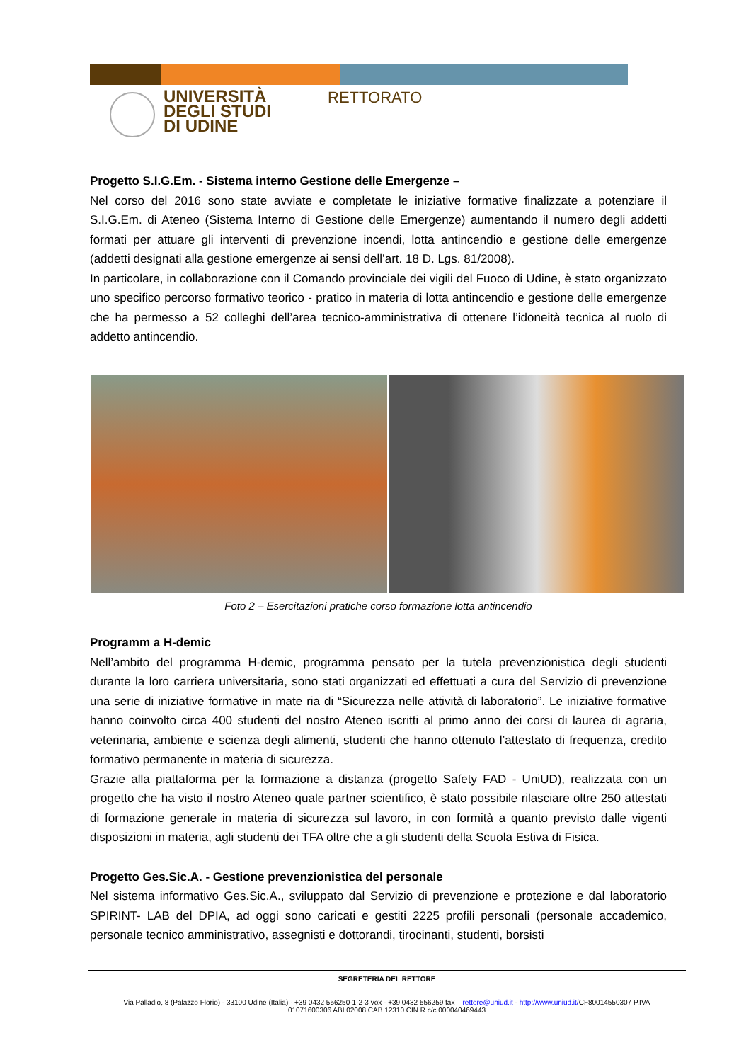UNIVERSITÀ
DEGLI STUDI
DI UDINE
RETTORATO
Progetto S.I.G.Em. - Sistema interno Gestione delle Emergenze –
Nel corso del 2016 sono state avviate e completate le iniziative formative finalizzate a potenziare il S.I.G.Em. di Ateneo (Sistema Interno di Gestione delle Emergenze) aumentando il numero degli addetti formati per attuare gli interventi di prevenzione incendi, lotta antincendio e gestione delle emergenze (addetti designati alla gestione emergenze ai sensi dell’art. 18 D. Lgs. 81/2008).
In particolare, in collaborazione con il Comando provinciale dei vigili del Fuoco di Udine, è stato organizzato uno specifico percorso formativo teorico - pratico in materia di lotta antincendio e gestione delle emergenze che ha permesso a 52 colleghi dell’area tecnico-amministrativa di ottenere l’idoneità tecnica al ruolo di addetto antincendio.
Foto 2 – Esercitazioni pratiche corso formazione lotta antincendio
Programm a H-demic
Nell’ambito del programma H-demic, programma pensato per la tutela prevenzionistica degli studenti durante la loro carriera universitaria, sono stati organizzati ed effettuati a cura del Servizio di prevenzione una serie di iniziative formative in mate ria di “Sicurezza nelle attività di laboratorio”. Le iniziative formative hanno coinvolto circa 400 studenti del nostro Ateneo iscritti al primo anno dei corsi di laurea di agraria, veterinaria, ambiente e scienza degli alimenti, studenti che hanno ottenuto l’attestato di frequenza, credito formativo permanente in materia di sicurezza.
Grazie alla piattaforma per la formazione a distanza (progetto Safety FAD - UniUD), realizzata con un progetto che ha visto il nostro Ateneo quale partner scientifico, è stato possibile rilasciare oltre 250 attestati di formazione generale in materia di sicurezza sul lavoro, in con formità a quanto previsto dalle vigenti disposizioni in materia, agli studenti dei TFA oltre che a gli studenti della Scuola Estiva di Fisica.
Progetto Ges.Sic.A. - Gestione prevenzionistica del personale
Nel sistema informativo Ges.Sic.A., sviluppato dal Servizio di prevenzione e protezione e dal laboratorio SPIRINT- LAB del DPIA, ad oggi sono caricati e gestiti 2225 profili personali (personale accademico, personale tecnico amministrativo, assegnisti e dottorandi, tirocinanti, studenti, borsisti
SEGRETERIA DEL RETTORE
Via Palladio, 8 (Palazzo Florio) - 33100 Udine (Italia) - +39 0432 556250-1-2-3 vox - +39 0432 556259 fax – rettore@uniud.it - http://www.uniud.it/CF80014550307 P.IVA
01071600306 ABI 02008 CAB 12310 CIN R c/c 000040469443